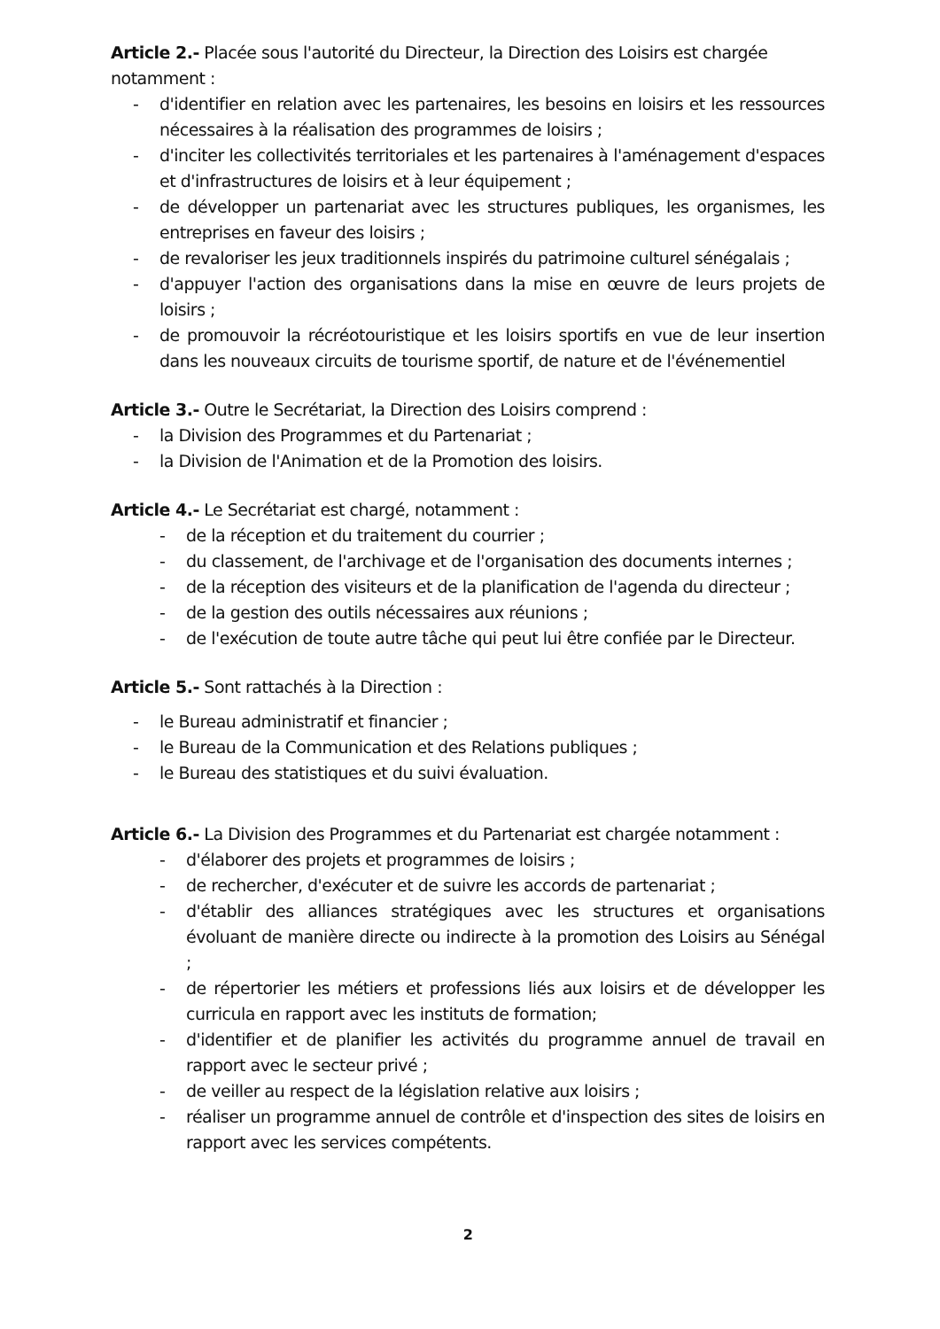Article 2.- Placée sous l'autorité du Directeur, la Direction des Loisirs est chargée notamment :
- d'identifier en relation avec les partenaires, les besoins en loisirs et les ressources nécessaires à la réalisation des programmes de loisirs ;
- d'inciter les collectivités territoriales et les partenaires à l'aménagement d'espaces et d'infrastructures de loisirs et à leur équipement ;
- de développer un partenariat avec les structures publiques, les organismes, les entreprises en faveur des loisirs ;
- de revaloriser les jeux traditionnels inspirés du patrimoine culturel sénégalais ;
- d'appuyer l'action des organisations dans la mise en œuvre de leurs projets de loisirs ;
- de promouvoir la récréotouristique et les loisirs sportifs en vue de leur insertion dans les nouveaux circuits de tourisme sportif, de nature et de l'événementiel
Article 3.- Outre le Secrétariat, la Direction des Loisirs comprend :
- la Division des Programmes et du Partenariat ;
- la Division de l'Animation et de la Promotion des loisirs.
Article 4.- Le Secrétariat est chargé, notamment :
- de la réception et du traitement du courrier ;
- du classement, de l'archivage et de l'organisation des documents internes ;
- de la réception des visiteurs et de la planification de l'agenda du directeur ;
- de la gestion des outils nécessaires aux réunions ;
- de l'exécution de toute autre tâche qui peut lui être confiée par le Directeur.
Article 5.- Sont rattachés à la Direction :
- le Bureau administratif et financier ;
- le Bureau de la Communication et des Relations publiques ;
- le Bureau des statistiques et du suivi évaluation.
Article 6.- La Division des Programmes et du Partenariat est chargée notamment :
- d'élaborer des projets et programmes de loisirs ;
- de rechercher, d'exécuter et de suivre les accords de partenariat ;
- d'établir des alliances stratégiques avec les structures et organisations évoluant de manière directe ou indirecte à la promotion des Loisirs au Sénégal ;
- de répertorier les métiers et professions liés aux loisirs et de développer les curricula en rapport avec les instituts de formation;
- d'identifier et de planifier les activités du programme annuel de travail en rapport avec le secteur privé ;
- de veiller au respect de la législation relative aux loisirs ;
- réaliser un programme annuel de contrôle et d'inspection des sites de loisirs en rapport avec les services compétents.
2